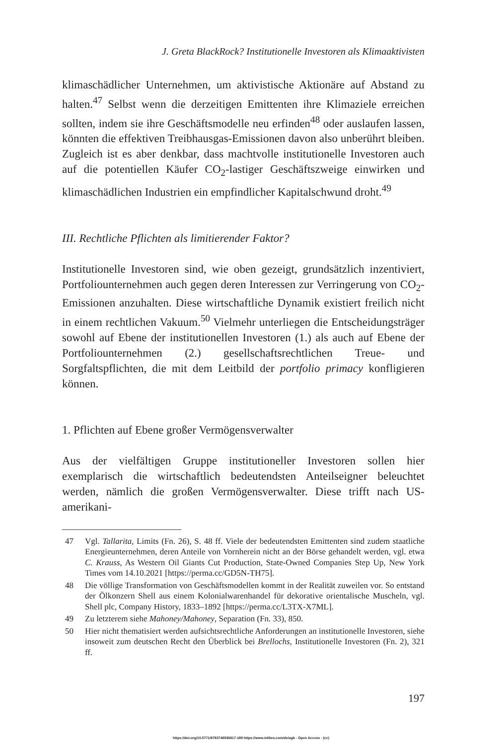J. Greta BlackRock? Institutionelle Investoren als Klimaaktivisten
klimaschädlicher Unternehmen, um aktivistische Aktionäre auf Abstand zu halten.<sup>47</sup> Selbst wenn die derzeitigen Emittenten ihre Klimaziele erreichen sollten, indem sie ihre Geschäftsmodelle neu erfinden<sup>48</sup> oder auslaufen lassen, könnten die effektiven Treibhausgas-Emissionen davon also unberührt bleiben. Zugleich ist es aber denkbar, dass machtvolle institutionelle Investoren auch auf die potentiellen Käufer CO<sub>2</sub>-lastiger Geschäftszweige einwirken und klimaschädlichen Industrien ein empfindlicher Kapitalschwund droht.<sup>49</sup>
III. Rechtliche Pflichten als limitierender Faktor?
Institutionelle Investoren sind, wie oben gezeigt, grundsätzlich inzentiviert, Portfoliounternehmen auch gegen deren Interessen zur Verringerung von CO<sub>2</sub>-Emissionen anzuhalten. Diese wirtschaftliche Dynamik existiert freilich nicht in einem rechtlichen Vakuum.<sup>50</sup> Vielmehr unterliegen die Entscheidungsträger sowohl auf Ebene der institutionellen Investoren (1.) als auch auf Ebene der Portfoliounternehmen (2.) gesellschaftsrechtlichen Treue- und Sorgfaltspflichten, die mit dem Leitbild der portfolio primacy konfligieren können.
1. Pflichten auf Ebene großer Vermögensverwalter
Aus der vielfältigen Gruppe institutioneller Investoren sollen hier exemplarisch die wirtschaftlich bedeutendsten Anteilseigner beleuchtet werden, nämlich die großen Vermögensverwalter. Diese trifft nach US-amerikani-
47 Vgl. Tallarita, Limits (Fn. 26), S. 48 ff. Viele der bedeutendsten Emittenten sind zudem staatliche Energieunternehmen, deren Anteile von Vornherein nicht an der Börse gehandelt werden, vgl. etwa C. Krauss, As Western Oil Giants Cut Production, State-Owned Companies Step Up, New York Times vom 14.10.2021 [https://perma.cc/GD5N-TH75].
48 Die völlige Transformation von Geschäftsmodellen kommt in der Realität zuweilen vor. So entstand der Ölkonzern Shell aus einem Kolonialwarenhandel für dekorative orientalische Muscheln, vgl. Shell plc, Company History, 1833–1892 [https://perma.cc/L3TX-X7ML].
49 Zu letzterem siehe Mahoney/Mahoney, Separation (Fn. 33), 850.
50 Hier nicht thematisiert werden aufsichtsrechtliche Anforderungen an institutionelle Investoren, siehe insoweit zum deutschen Recht den Überblick bei Brellochs, Institutionelle Investoren (Fn. 2), 321 ff.
197
https://doi.org/10.5771/9783748936817-189 https://www.inlibra.com/de/agb - Open Access - (cc)